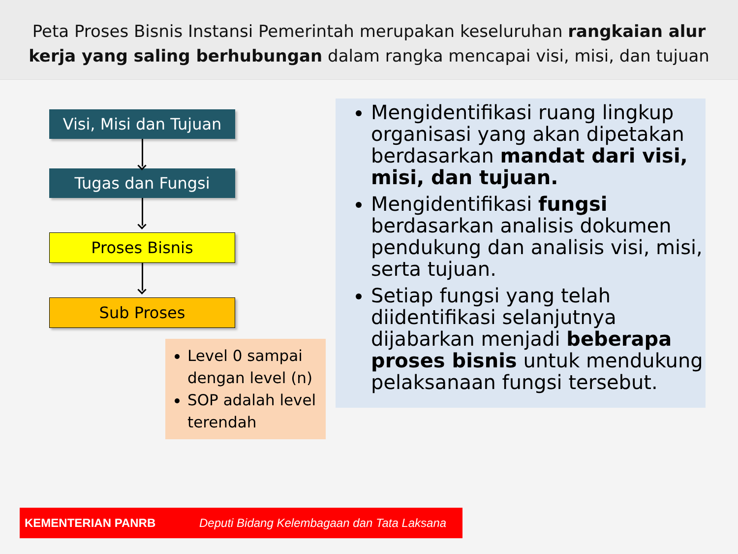Peta Proses Bisnis Instansi Pemerintah merupakan keseluruhan rangkaian alur
kerja yang saling berhubungan dalam rangka mencapai visi, misi, dan tujuan
Visi, Misi dan Tujuan
Tugas dan Fungsi
Proses Bisnis
Sub Proses
Level 0 sampai dengan level (n)
SOP adalah level terendah
Mengidentifikasi ruang lingkup organisasi yang akan dipetakan berdasarkan mandat dari visi, misi, dan tujuan.
Mengidentifikasi fungsi berdasarkan analisis dokumen pendukung dan analisis visi, misi, serta tujuan.
Setiap fungsi yang telah diidentifikasi selanjutnya dijabarkan menjadi beberapa proses bisnis untuk mendukung pelaksanaan fungsi tersebut.
KEMENTERIAN PANRB Deputi Bidang Kelembagaan dan Tata Laksana